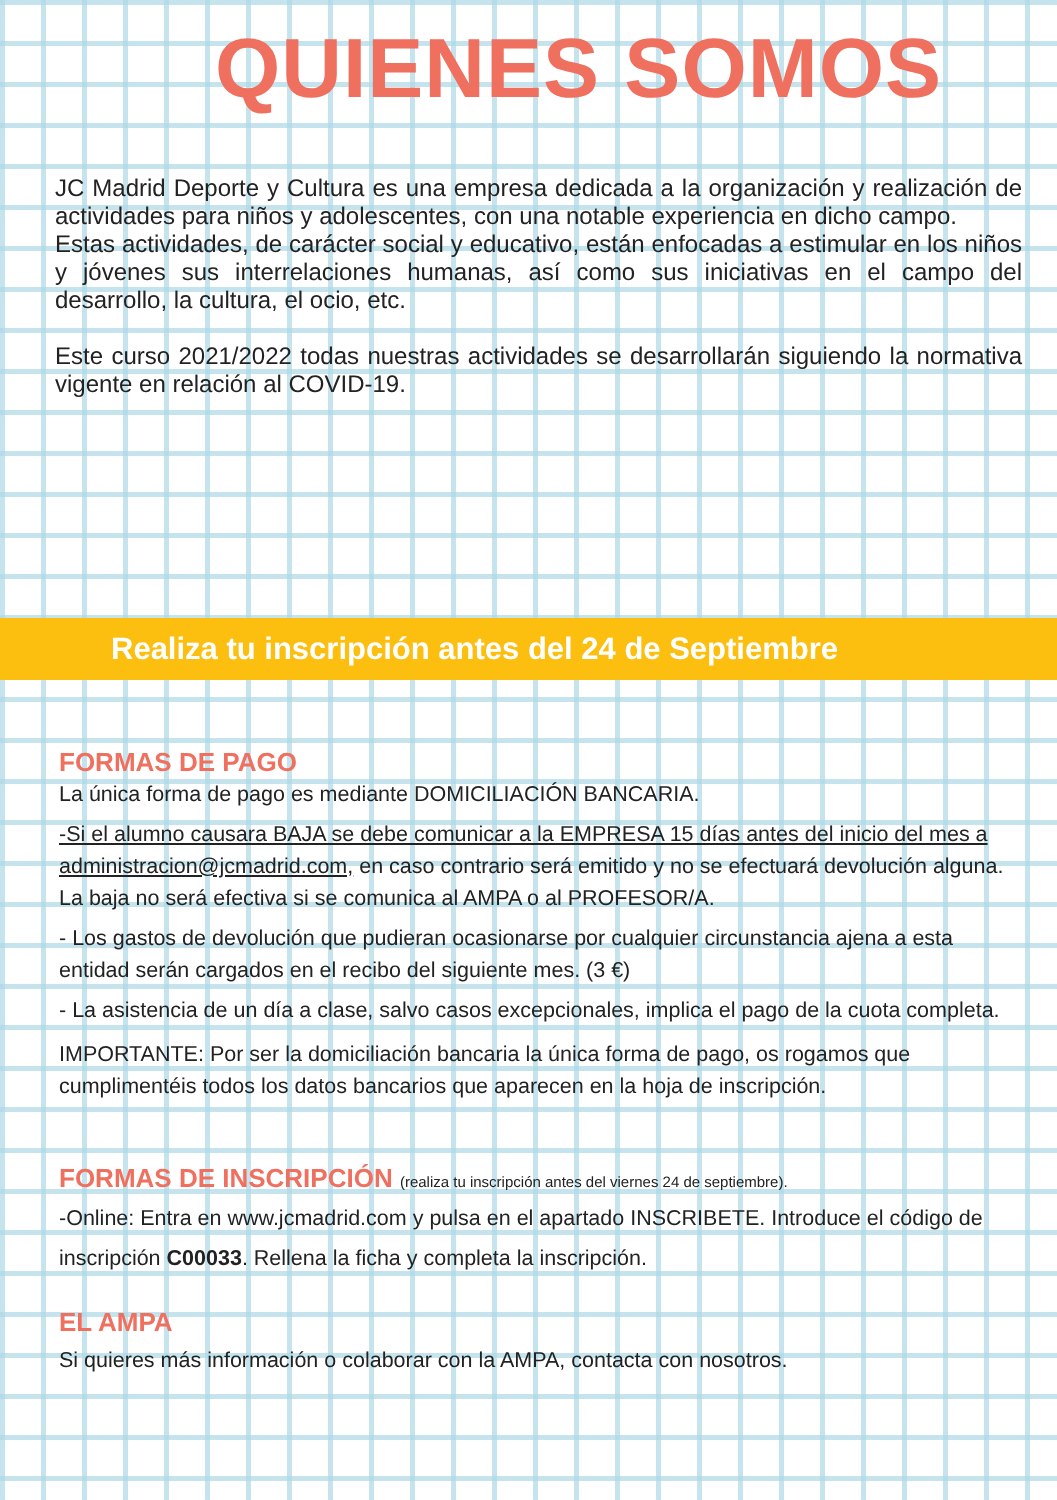QUIENES SOMOS
JC Madrid Deporte y Cultura es una empresa dedicada a la organización y realización de actividades para niños y adolescentes, con una notable experiencia en dicho campo.
Estas actividades, de carácter social y educativo, están enfocadas a estimular en los niños y jóvenes sus interrelaciones humanas, así como sus iniciativas en el campo del desarrollo, la cultura, el ocio, etc.
Este curso 2021/2022 todas nuestras actividades se desarrollarán siguiendo la normativa vigente en relación al COVID-19.
Realiza tu inscripción antes del 24 de Septiembre
FORMAS DE PAGO
La única forma de pago es mediante DOMICILIACIÓN BANCARIA.
-Si el alumno causara BAJA se debe comunicar a la EMPRESA 15 días antes del inicio del mes a administracion@jcmadrid.com, en caso contrario será emitido y no se efectuará devolución alguna. La baja no será efectiva si se comunica al AMPA o al PROFESOR/A.
- Los gastos de devolución que pudieran ocasionarse por cualquier circunstancia ajena a esta entidad serán cargados en el recibo del siguiente mes. (3 €)
- La asistencia de un día a clase, salvo casos excepcionales, implica el pago de la cuota completa.
IMPORTANTE: Por ser la domiciliación bancaria la única forma de pago, os rogamos que cumplimentéis todos los datos bancarios que aparecen en la hoja de inscripción.
FORMAS DE INSCRIPCIÓN (realiza tu inscripción antes del viernes 24 de septiembre).
-Online: Entra en www.jcmadrid.com y pulsa en el apartado INSCRIBETE. Introduce el código de inscripción C00033. Rellena la ficha y completa la inscripción.
EL AMPA
Si quieres más información o colaborar con la AMPA, contacta con nosotros.